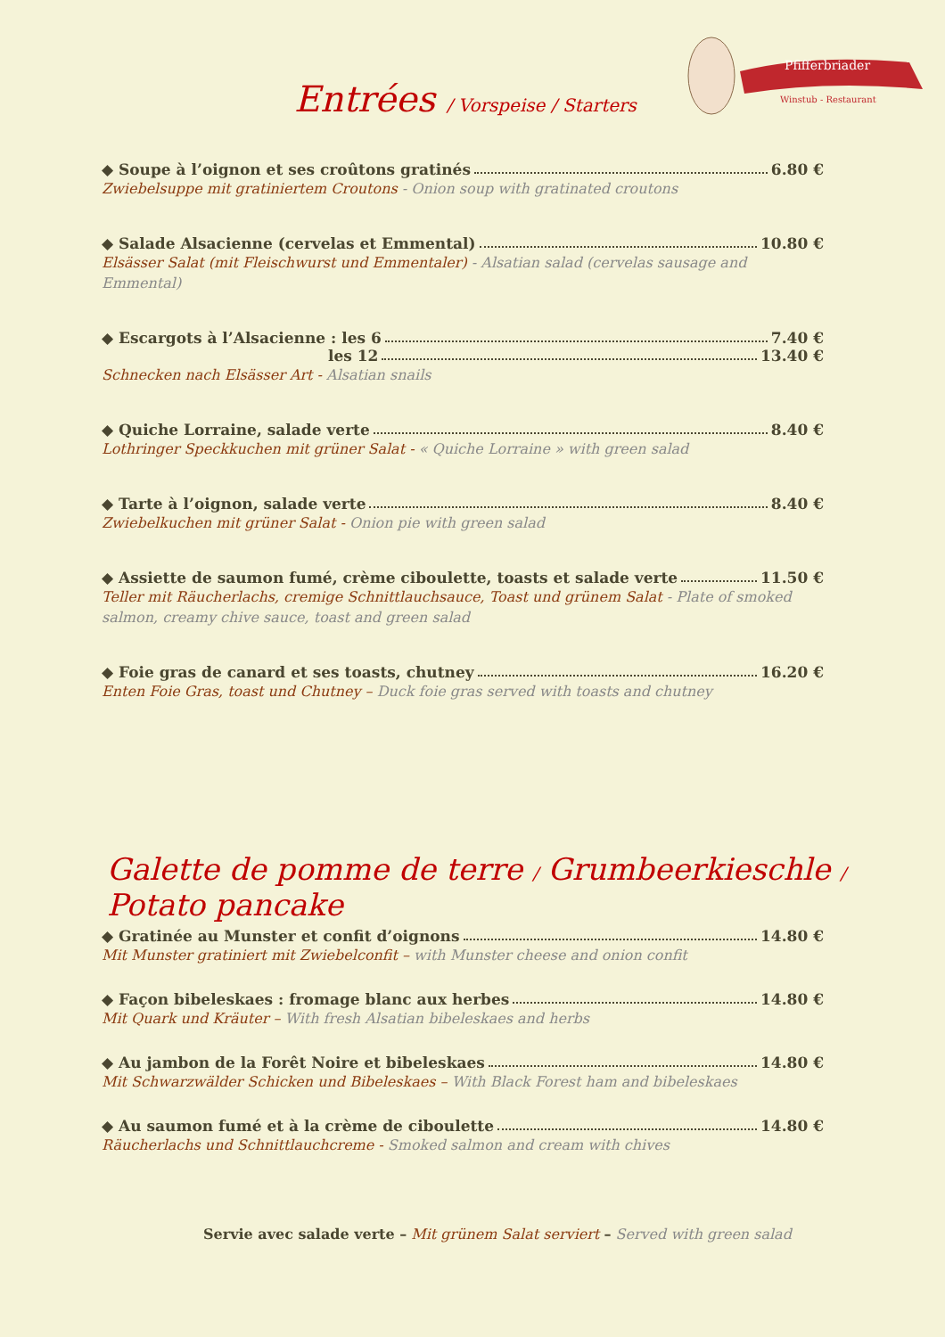Entrées / Vorspeise / Starters
Pfifferbriader
Winstub - Restaurant
◆ Soupe à l’oignon et ses croûtons gratinés 6.80 €
Zwiebelsuppe mit gratiniertem Croutons - Onion soup with gratinated croutons
◆ Salade Alsacienne (cervelas et Emmental) 10.80 €
Elsässer Salat (mit Fleischwurst und Emmentaler) - Alsatian salad (cervelas sausage and Emmental)
◆ Escargots à l’Alsacienne : les 6 7.40 €
les 12 13.40 €
Schnecken nach Elsässer Art - Alsatian snails
◆ Quiche Lorraine, salade verte 8.40 €
Lothringer Speckkuchen mit grüner Salat - « Quiche Lorraine » with green salad
◆ Tarte à l’oignon, salade verte 8.40 €
Zwiebelkuchen mit grüner Salat - Onion pie with green salad
◆ Assiette de saumon fumé, crème ciboulette, toasts et salade verte 11.50 €
Teller mit Räucherlachs, cremige Schnittlauchsauce, Toast und grünem Salat - Plate of smoked salmon, creamy chive sauce, toast and green salad
◆ Foie gras de canard et ses toasts, chutney 16.20 €
Enten Foie Gras, toast und Chutney – Duck foie gras served with toasts and chutney
Galette de pomme de terre / Grumbeerkieschle / Potato pancake
◆ Gratinée au Munster et confit d’oignons 14.80 €
Mit Munster gratiniert mit Zwiebelconfit – with Munster cheese and onion confit
◆ Façon bibeleskaes : fromage blanc aux herbes 14.80 €
Mit Quark und Kräuter – With fresh Alsatian bibeleskaes and herbs
◆ Au jambon de la Forêt Noire et bibeleskaes 14.80 €
Mit Schwarzwälder Schicken und Bibeleskaes – With Black Forest ham and bibeleskaes
◆ Au saumon fumé et à la crème de ciboulette 14.80 €
Räucherlachs und Schnittlauchcreme - Smoked salmon and cream with chives
Servie avec salade verte – Mit grünem Salat serviert – Served with green salad